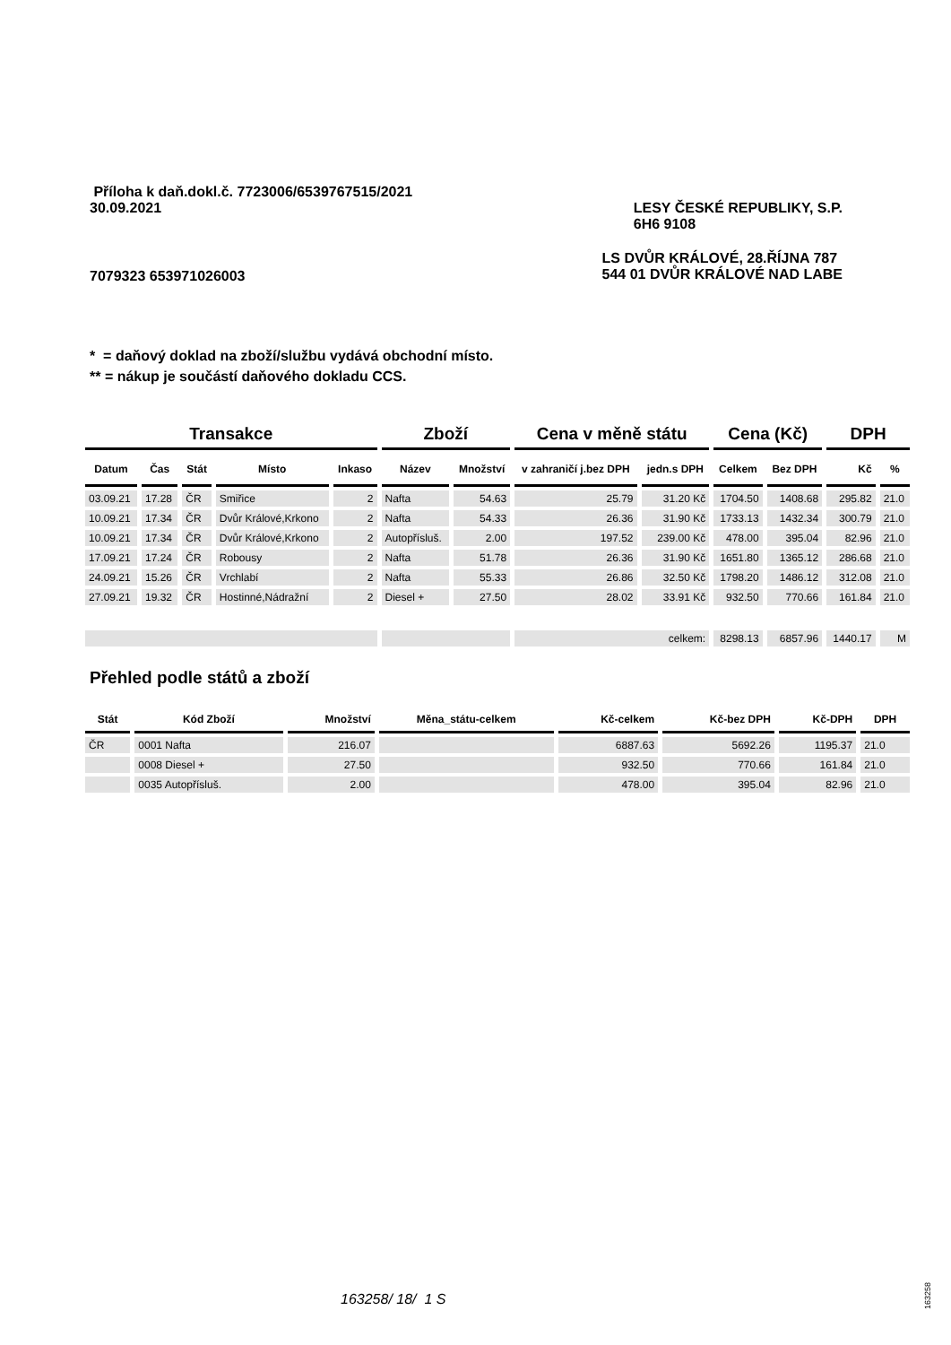Příloha k daň.dokl.č. 7723006/6539767515/2021
30.09.2021 LESY ČESKÉ REPUBLIKY, S.P.
6H6 9108
7079323 653971026003 LS DVŮR KRÁLOVÉ, 28.ŘÍJNA 787
544 01 DVŮR KRÁLOVÉ NAD LABE
* = daňový doklad na zboží/službu vydává obchodní místo.
** = nákup je součástí daňového dokladu CCS.
| Transakce | | | | | Zboží | | Cena v měně státu | | Cena (Kč) | | DPH | |
| --- | --- | --- | --- | --- | --- | --- | --- | --- | --- | --- | --- | --- |
| Datum | Čas | Stát | Místo | Inkaso | Název | Množství | v zahraničí j.bez DPH | jedn.s DPH | Celkem | Bez DPH | Kč | % |
| 03.09.21 | 17.28 | ČR | Smiřice | 2 | Nafta | 54.63 | 25.79 | 31.20 Kč | 1704.50 | 1408.68 | 295.82 | 21.0 |
| 10.09.21 | 17.34 | ČR | Dvůr Králové,Krkono | 2 | Nafta | 54.33 | 26.36 | 31.90 Kč | 1733.13 | 1432.34 | 300.79 | 21.0 |
| 10.09.21 | 17.34 | ČR | Dvůr Králové,Krkono | 2 | Autopřísluš. | 2.00 | 197.52 | 239.00 Kč | 478.00 | 395.04 | 82.96 | 21.0 |
| 17.09.21 | 17.24 | ČR | Robousy | 2 | Nafta | 51.78 | 26.36 | 31.90 Kč | 1651.80 | 1365.12 | 286.68 | 21.0 |
| 24.09.21 | 15.26 | ČR | Vrchlabí | 2 | Nafta | 55.33 | 26.86 | 32.50 Kč | 1798.20 | 1486.12 | 312.08 | 21.0 |
| 27.09.21 | 19.32 | ČR | Hostinné,Nádražní | 2 | Diesel + | 27.50 | 28.02 | 33.91 Kč | 932.50 | 770.66 | 161.84 | 21.0 |
| | | | | | | | celkem: | | 8298.13 | 6857.96 | 1440.17 | M |
Přehled podle států a zboží
| Stát | Kód Zboží | Množství | Měna_státu-celkem | Kč-celkem | Kč-bez DPH | Kč-DPH | DPH |
| --- | --- | --- | --- | --- | --- | --- | --- |
| ČR | 0001 Nafta | 216.07 | | 6887.63 | 5692.26 | 1195.37 | 21.0 |
| | 0008 Diesel + | 27.50 | | 932.50 | 770.66 | 161.84 | 21.0 |
| | 0035 Autopřísluš. | 2.00 | | 478.00 | 395.04 | 82.96 | 21.0 |
163258/ 18/ 1 S
163258